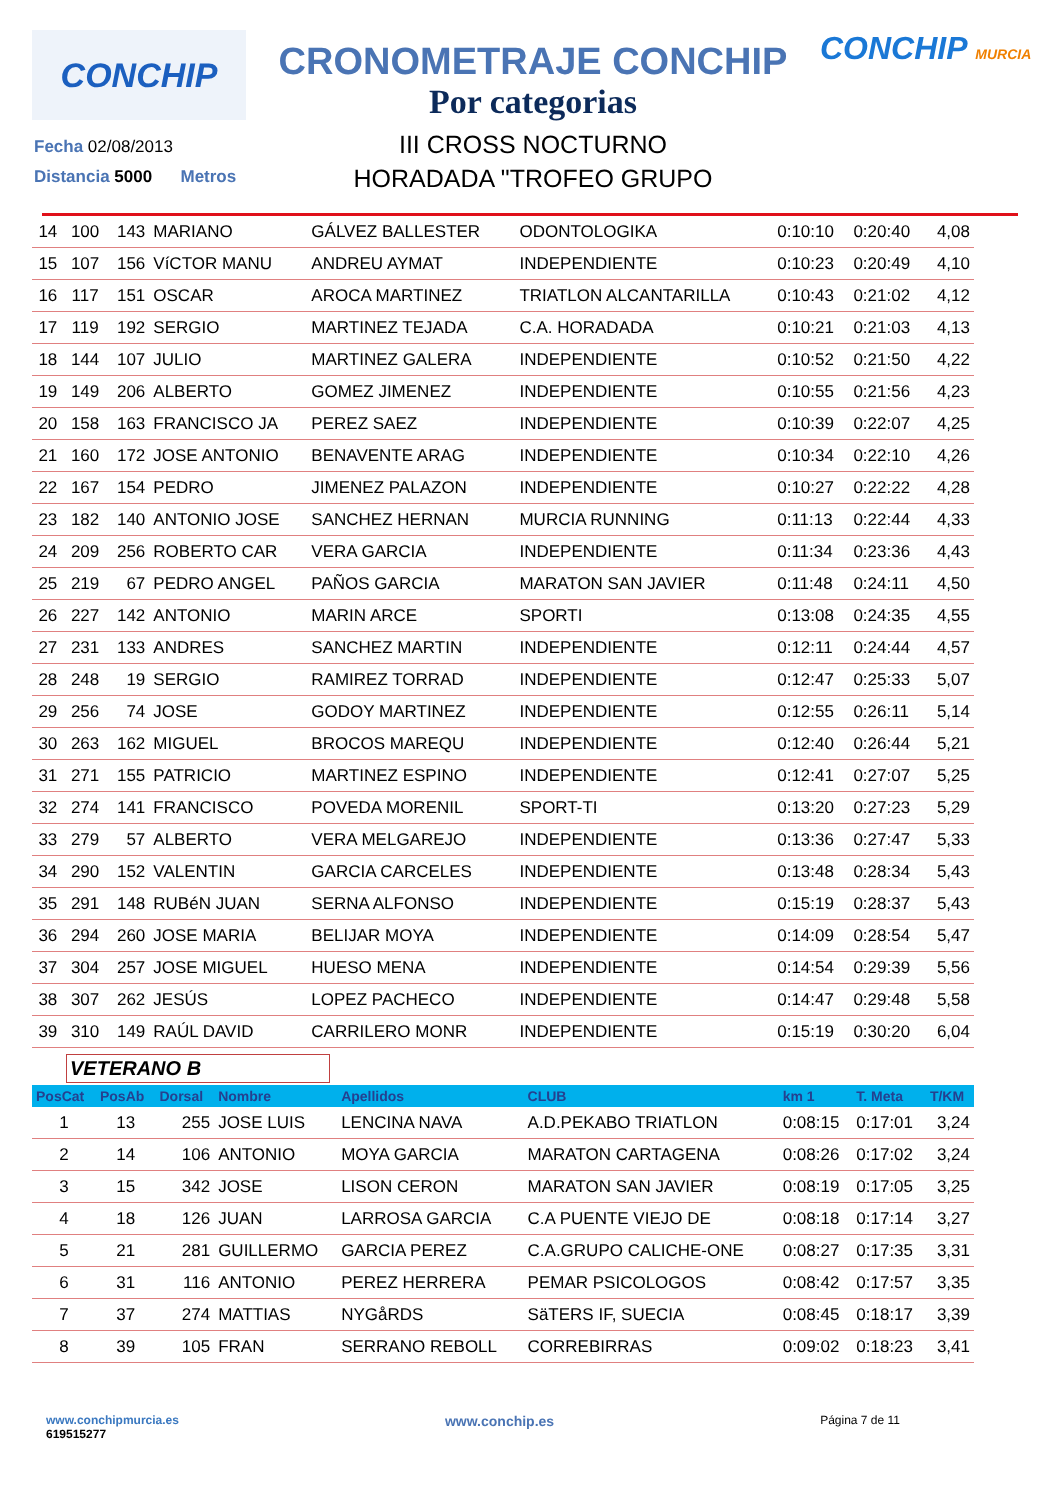CONCHIP
CRONOMETRAJE CONCHIP
Por categorias
III CROSS NOCTURNO
HORADADA "TROFEO GRUPO
CONCHIP MURCIA
Fecha 02/08/2013
Distancia 5000 Metros
| 14 | 100 | 143 | MARIANO | GÁLVEZ BALLESTER | ODONTOLOGIKA | 0:10:10 | 0:20:40 | 4,08 |
| 15 | 107 | 156 | VíCTOR MANU | ANDREU AYMAT | INDEPENDIENTE | 0:10:23 | 0:20:49 | 4,10 |
| 16 | 117 | 151 | OSCAR | AROCA MARTINEZ | TRIATLON ALCANTARILLA | 0:10:43 | 0:21:02 | 4,12 |
| 17 | 119 | 192 | SERGIO | MARTINEZ TEJADA | C.A. HORADADA | 0:10:21 | 0:21:03 | 4,13 |
| 18 | 144 | 107 | JULIO | MARTINEZ GALERA | INDEPENDIENTE | 0:10:52 | 0:21:50 | 4,22 |
| 19 | 149 | 206 | ALBERTO | GOMEZ JIMENEZ | INDEPENDIENTE | 0:10:55 | 0:21:56 | 4,23 |
| 20 | 158 | 163 | FRANCISCO JA | PEREZ SAEZ | INDEPENDIENTE | 0:10:39 | 0:22:07 | 4,25 |
| 21 | 160 | 172 | JOSE ANTONIO | BENAVENTE ARAG | INDEPENDIENTE | 0:10:34 | 0:22:10 | 4,26 |
| 22 | 167 | 154 | PEDRO | JIMENEZ PALAZON | INDEPENDIENTE | 0:10:27 | 0:22:22 | 4,28 |
| 23 | 182 | 140 | ANTONIO JOSE | SANCHEZ HERNAN | MURCIA RUNNING | 0:11:13 | 0:22:44 | 4,33 |
| 24 | 209 | 256 | ROBERTO CAR | VERA GARCIA | INDEPENDIENTE | 0:11:34 | 0:23:36 | 4,43 |
| 25 | 219 | 67 | PEDRO ANGEL | PAÑOS GARCIA | MARATON SAN JAVIER | 0:11:48 | 0:24:11 | 4,50 |
| 26 | 227 | 142 | ANTONIO | MARIN ARCE | SPORTI | 0:13:08 | 0:24:35 | 4,55 |
| 27 | 231 | 133 | ANDRES | SANCHEZ MARTIN | INDEPENDIENTE | 0:12:11 | 0:24:44 | 4,57 |
| 28 | 248 | 19 | SERGIO | RAMIREZ TORRAD | INDEPENDIENTE | 0:12:47 | 0:25:33 | 5,07 |
| 29 | 256 | 74 | JOSE | GODOY MARTINEZ | INDEPENDIENTE | 0:12:55 | 0:26:11 | 5,14 |
| 30 | 263 | 162 | MIGUEL | BROCOS MAREQU | INDEPENDIENTE | 0:12:40 | 0:26:44 | 5,21 |
| 31 | 271 | 155 | PATRICIO | MARTINEZ ESPINO | INDEPENDIENTE | 0:12:41 | 0:27:07 | 5,25 |
| 32 | 274 | 141 | FRANCISCO | POVEDA MORENIL | SPORT-TI | 0:13:20 | 0:27:23 | 5,29 |
| 33 | 279 | 57 | ALBERTO | VERA MELGAREJO | INDEPENDIENTE | 0:13:36 | 0:27:47 | 5,33 |
| 34 | 290 | 152 | VALENTIN | GARCIA CARCELES | INDEPENDIENTE | 0:13:48 | 0:28:34 | 5,43 |
| 35 | 291 | 148 | RUBéN JUAN | SERNA ALFONSO | INDEPENDIENTE | 0:15:19 | 0:28:37 | 5,43 |
| 36 | 294 | 260 | JOSE MARIA | BELIJAR MOYA | INDEPENDIENTE | 0:14:09 | 0:28:54 | 5,47 |
| 37 | 304 | 257 | JOSE MIGUEL | HUESO MENA | INDEPENDIENTE | 0:14:54 | 0:29:39 | 5,56 |
| 38 | 307 | 262 | JESÚS | LOPEZ PACHECO | INDEPENDIENTE | 0:14:47 | 0:29:48 | 5,58 |
| 39 | 310 | 149 | RAÚL DAVID | CARRILERO MONR | INDEPENDIENTE | 0:15:19 | 0:30:20 | 6,04 |
VETERANO B
| PosCat | PosAb | Dorsal | Nombre | Apellidos | CLUB | km 1 | T. Meta | T/KM |
| --- | --- | --- | --- | --- | --- | --- | --- | --- |
| 1 | 13 | 255 | JOSE LUIS | LENCINA NAVA | A.D.PEKABO TRIATLON | 0:08:15 | 0:17:01 | 3,24 |
| 2 | 14 | 106 | ANTONIO | MOYA GARCIA | MARATON CARTAGENA | 0:08:26 | 0:17:02 | 3,24 |
| 3 | 15 | 342 | JOSE | LISON CERON | MARATON SAN JAVIER | 0:08:19 | 0:17:05 | 3,25 |
| 4 | 18 | 126 | JUAN | LARROSA GARCIA | C.A PUENTE VIEJO DE | 0:08:18 | 0:17:14 | 3,27 |
| 5 | 21 | 281 | GUILLERMO | GARCIA PEREZ | C.A.GRUPO CALICHE-ONE | 0:08:27 | 0:17:35 | 3,31 |
| 6 | 31 | 116 | ANTONIO | PEREZ HERRERA | PEMAR PSICOLOGOS | 0:08:42 | 0:17:57 | 3,35 |
| 7 | 37 | 274 | MATTIAS | NYGåRDS | SäTERS IF, SUECIA | 0:08:45 | 0:18:17 | 3,39 |
| 8 | 39 | 105 | FRAN | SERRANO REBOLL | CORREBIRRAS | 0:09:02 | 0:18:23 | 3,41 |
www.conchipmurcia.es
619515277
www.conchip.es
Página 7 de 11